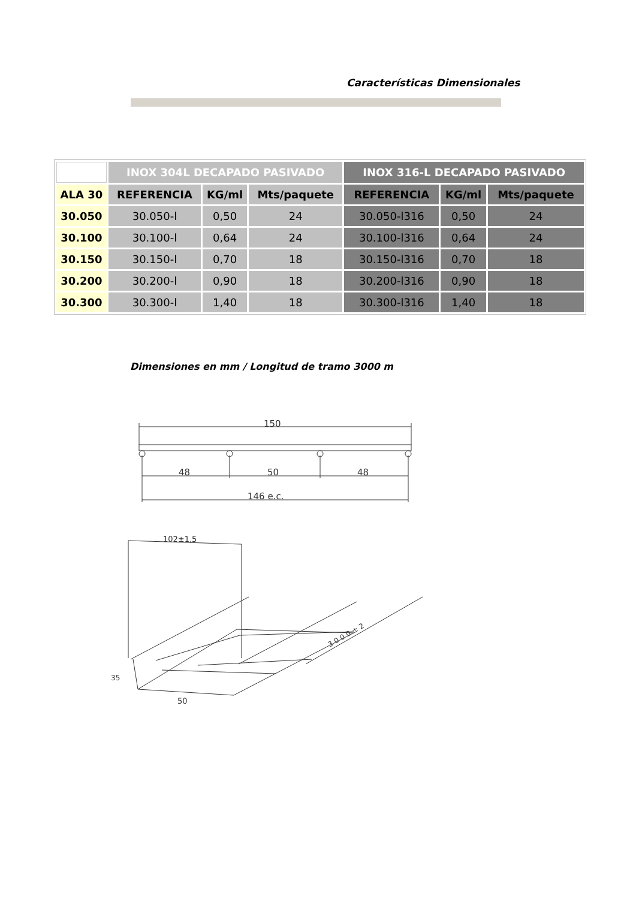Características Dimensionales
| | INOX 304L DECAPADO PASIVADO | | | INOX 316-L DECAPADO PASIVADO | | |
| ALA 30 | REFERENCIA | KG/ml | Mts/paquete | REFERENCIA | KG/ml | Mts/paquete |
| 30.050 | 30.050-l | 0,50 | 24 | 30.050-l316 | 0,50 | 24 |
| 30.100 | 30.100-l | 0,64 | 24 | 30.100-l316 | 0,64 | 24 |
| 30.150 | 30.150-l | 0,70 | 18 | 30.150-l316 | 0,70 | 18 |
| 30.200 | 30.200-l | 0,90 | 18 | 30.200-l316 | 0,90 | 18 |
| 30.300 | 30.300-l | 1,40 | 18 | 30.300-l316 | 1,40 | 18 |
Dimensiones en mm / Longitud de tramo 3000 m
150
48
50
48
146 e.c.
102±1,5
35
50
3 0 0 0 ± 2